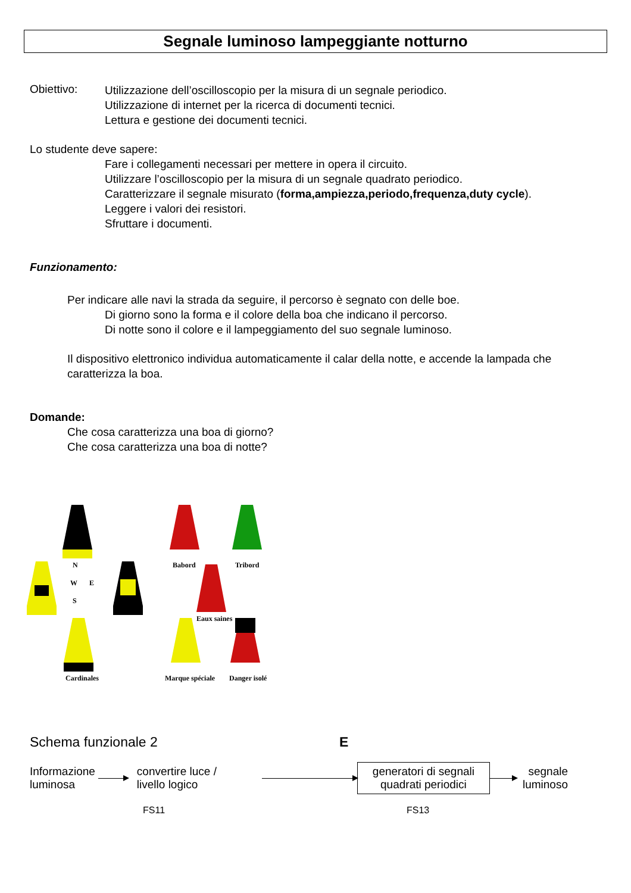Segnale luminoso lampeggiante notturno
Obiettivo:
Utilizzazione dell’oscilloscopio per la misura di un segnale periodico.
Utilizzazione di internet per la ricerca di documenti tecnici.
Lettura e gestione dei documenti tecnici.
Lo studente deve sapere:
Fare i collegamenti necessari per mettere in opera il circuito.
Utilizzare l’oscilloscopio per la misura di un segnale quadrato periodico.
Caratterizzare il segnale misurato (forma,ampiezza,periodo,frequenza,duty cycle).
Leggere i valori dei resistori.
Sfruttare i documenti.
Funzionamento:
Per indicare alle navi la strada da seguire, il percorso è segnato con delle boe.
Di giorno sono la forma e il colore della boa che indicano il percorso.
Di notte sono il colore e il lampeggiamento del suo segnale luminoso.
Il dispositivo elettronico individua automaticamente il calar della notte, e accende la lampada che caratterizza la boa.
Domande:
Che cosa caratterizza una boa di giorno?
Che cosa caratterizza una boa di notte?
N
W
E
S
Cardinales
Babord
Tribord
Eaux saines
Marque spéciale
Danger isolé
Schema funzionale 2 E
Informazione
luminosa
convertire luce /
livello logico
generatori di segnali
quadrati periodici
segnale
luminoso
FS11 FS13